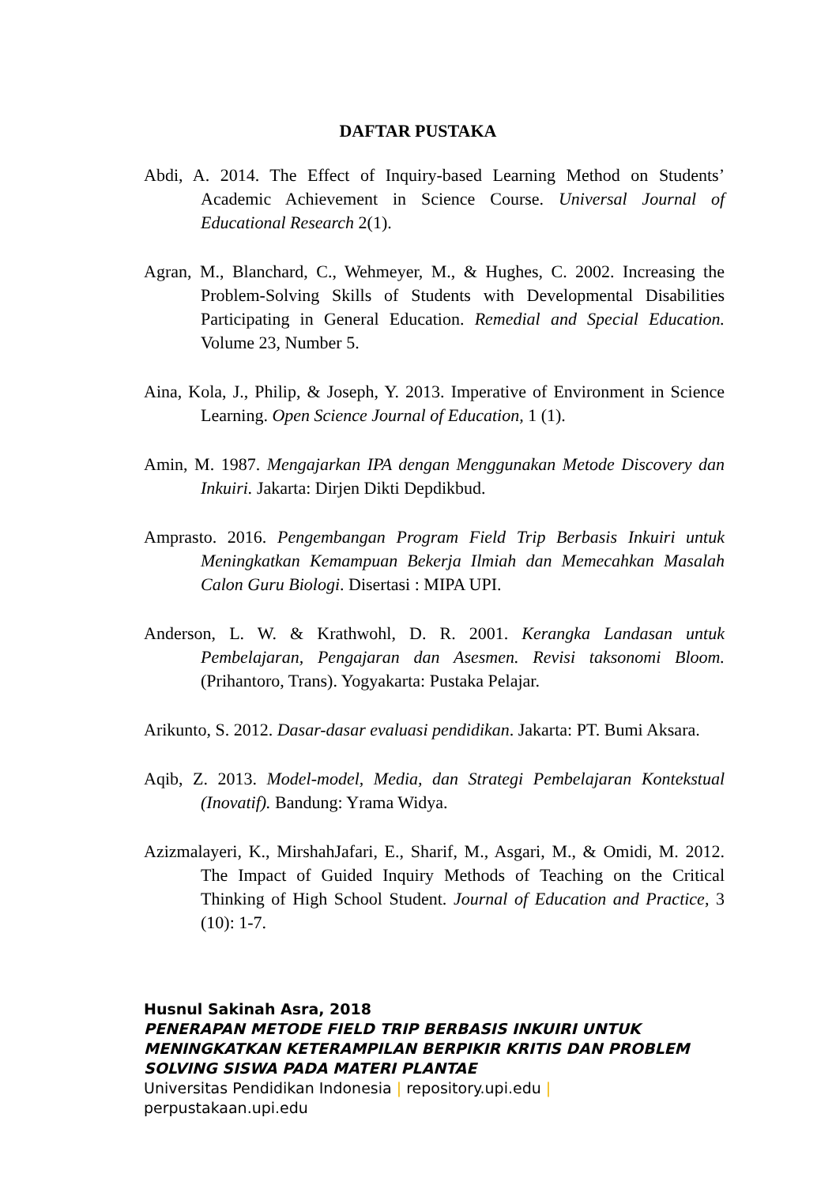DAFTAR PUSTAKA
Abdi, A. 2014. The Effect of Inquiry-based Learning Method on Students’ Academic Achievement in Science Course. Universal Journal of Educational Research 2(1).
Agran, M., Blanchard, C., Wehmeyer, M., & Hughes, C. 2002. Increasing the Problem-Solving Skills of Students with Developmental Disabilities Participating in General Education. Remedial and Special Education. Volume 23, Number 5.
Aina, Kola, J., Philip, & Joseph, Y. 2013. Imperative of Environment in Science Learning. Open Science Journal of Education, 1 (1).
Amin, M. 1987. Mengajarkan IPA dengan Menggunakan Metode Discovery dan Inkuiri. Jakarta: Dirjen Dikti Depdikbud.
Amprasto. 2016. Pengembangan Program Field Trip Berbasis Inkuiri untuk Meningkatkan Kemampuan Bekerja Ilmiah dan Memecahkan Masalah Calon Guru Biologi. Disertasi : MIPA UPI.
Anderson, L. W. & Krathwohl, D. R. 2001. Kerangka Landasan untuk Pembelajaran, Pengajaran dan Asesmen. Revisi taksonomi Bloom. (Prihantoro, Trans). Yogyakarta: Pustaka Pelajar.
Arikunto, S. 2012. Dasar-dasar evaluasi pendidikan. Jakarta: PT. Bumi Aksara.
Aqib, Z. 2013. Model-model, Media, dan Strategi Pembelajaran Kontekstual (Inovatif). Bandung: Yrama Widya.
Azizmalayeri, K., MirshahJafari, E., Sharif, M., Asgari, M., & Omidi, M. 2012. The Impact of Guided Inquiry Methods of Teaching on the Critical Thinking of High School Student. Journal of Education and Practice, 3 (10): 1-7.
Husnul Sakinah Asra, 2018
PENERAPAN METODE FIELD TRIP BERBASIS INKUIRI UNTUK
MENINGKATKAN KETERAMPILAN BERPIKIR KRITIS DAN PROBLEM
SOLVING SISWA PADA MATERI PLANTAE
Universitas Pendidikan Indonesia | repository.upi.edu |
perpustakaan.upi.edu